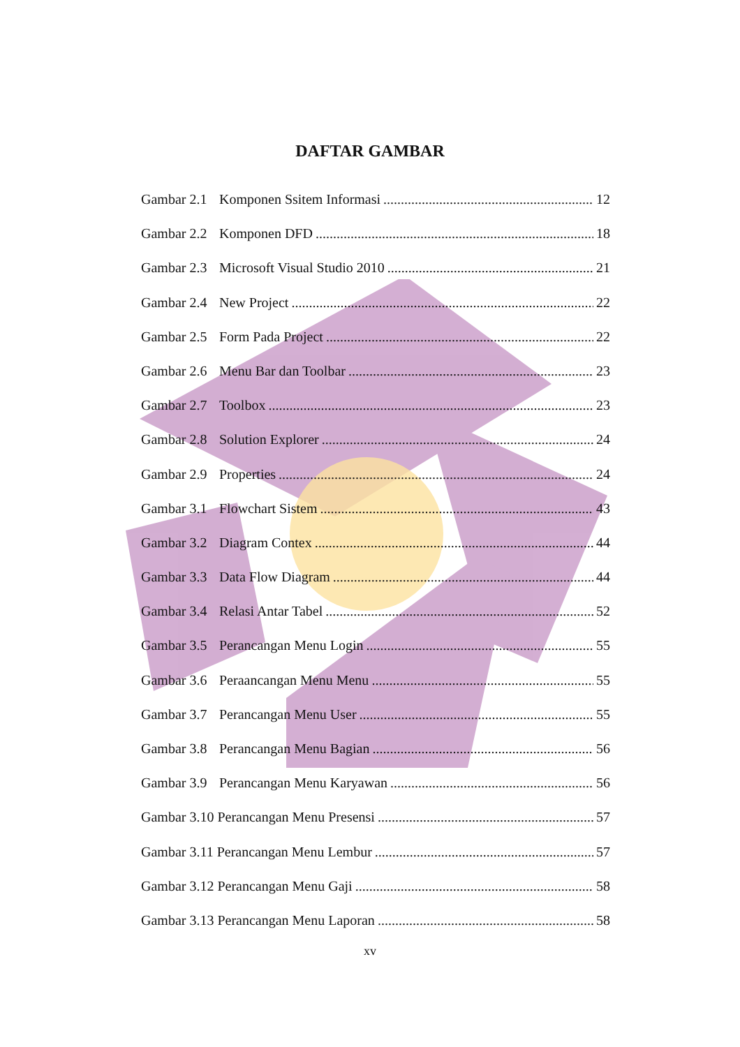DAFTAR GAMBAR
Gambar 2.1 Komponen Ssitem Informasi 12
Gambar 2.2 Komponen DFD 18
Gambar 2.3 Microsoft Visual Studio 2010 21
Gambar 2.4 New Project 22
Gambar 2.5 Form Pada Project 22
Gambar 2.6 Menu Bar dan Toolbar 23
Gambar 2.7 Toolbox 23
Gambar 2.8 Solution Explorer 24
Gambar 2.9 Properties 24
Gambar 3.1 Flowchart Sistem 43
Gambar 3.2 Diagram Contex 44
Gambar 3.3 Data Flow Diagram 44
Gambar 3.4 Relasi Antar Tabel 52
Gambar 3.5 Perancangan Menu Login 55
Gambar 3.6 Peraancangan Menu Menu 55
Gambar 3.7 Perancangan Menu User 55
Gambar 3.8 Perancangan Menu Bagian 56
Gambar 3.9 Perancangan Menu Karyawan 56
Gambar 3.10 Perancangan Menu Presensi 57
Gambar 3.11 Perancangan Menu Lembur 57
Gambar 3.12 Perancangan Menu Gaji 58
Gambar 3.13 Perancangan Menu Laporan 58
xv